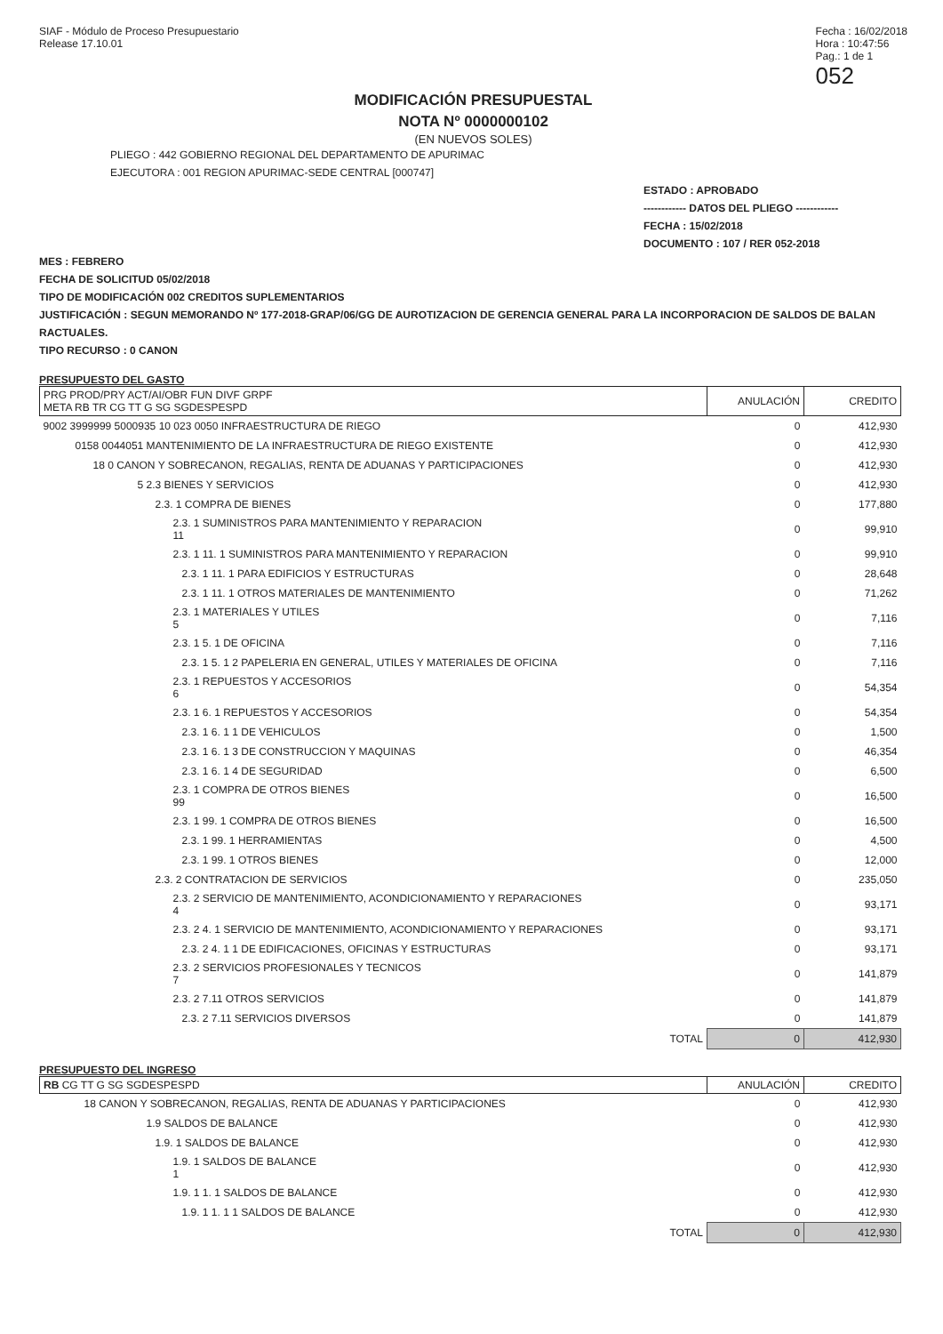SIAF - Módulo de Proceso Presupuestario
Release 17.10.01
Fecha : 16/02/2018
Hora : 10:47:56
Pag.: 1 de 1
052
MODIFICACIÓN PRESUPUESTAL
NOTA Nº 0000000102
(EN NUEVOS SOLES)
PLIEGO : 442 GOBIERNO REGIONAL DEL DEPARTAMENTO DE APURIMAC
EJECUTORA : 001 REGION APURIMAC-SEDE CENTRAL [000747]
ESTADO : APROBADO
------------ DATOS DEL PLIEGO ------------
FECHA : 15/02/2018
DOCUMENTO : 107 / RER 052-2018
MES : FEBRERO
FECHA DE SOLICITUD 05/02/2018
TIPO DE MODIFICACIÓN 002 CREDITOS SUPLEMENTARIOS
JUSTIFICACIÓN : SEGUN MEMORANDO Nº 177-2018-GRAP/06/GG DE AUROTIZACION DE GERENCIA GENERAL PARA LA INCORPORACION DE SALDOS DE BALAN
RACTUALES.
TIPO RECURSO : 0 CANON
PRESUPUESTO DEL GASTO
| PRG PROD/PRY ACT/AI/OBR FUN DIVF GRPF META RB TR CG TT G SG SGDESPESPD | ANULACIÓN | CREDITO |
| --- | --- | --- |
| 9002 3999999 5000935 10 023 0050 INFRAESTRUCTURA DE RIEGO | 0 | 412,930 |
| 0158 0044051 MANTENIMIENTO DE LA INFRAESTRUCTURA DE RIEGO EXISTENTE | 0 | 412,930 |
| 18 0 CANON Y SOBRECANON, REGALIAS, RENTA DE ADUANAS Y PARTICIPACIONES | 0 | 412,930 |
| 5 2.3 BIENES Y SERVICIOS | 0 | 412,930 |
| 2.3. 1 COMPRA DE BIENES | 0 | 177,880 |
| 2.3. 1 SUMINISTROS PARA MANTENIMIENTO Y REPARACION 11 | 0 | 99,910 |
| 2.3. 1 11. 1 SUMINISTROS PARA MANTENIMIENTO Y REPARACION | 0 | 99,910 |
| 2.3. 1 11. 1 PARA EDIFICIOS Y ESTRUCTURAS | 0 | 28,648 |
| 2.3. 1 11. 1 OTROS MATERIALES DE MANTENIMIENTO | 0 | 71,262 |
| 2.3. 1 MATERIALES Y UTILES 5 | 0 | 7,116 |
| 2.3. 1 5. 1 DE OFICINA | 0 | 7,116 |
| 2.3. 1 5. 1 2 PAPELERIA EN GENERAL, UTILES Y MATERIALES DE OFICINA | 0 | 7,116 |
| 2.3. 1 REPUESTOS Y ACCESORIOS 6 | 0 | 54,354 |
| 2.3. 1 6. 1 REPUESTOS Y ACCESORIOS | 0 | 54,354 |
| 2.3. 1 6. 1 1 DE VEHICULOS | 0 | 1,500 |
| 2.3. 1 6. 1 3 DE CONSTRUCCION Y MAQUINAS | 0 | 46,354 |
| 2.3. 1 6. 1 4 DE SEGURIDAD | 0 | 6,500 |
| 2.3. 1 COMPRA DE OTROS BIENES 99 | 0 | 16,500 |
| 2.3. 1 99. 1 COMPRA DE OTROS BIENES | 0 | 16,500 |
| 2.3. 1 99. 1 HERRAMIENTAS | 0 | 4,500 |
| 2.3. 1 99. 1 OTROS BIENES | 0 | 12,000 |
| 2.3. 2 CONTRATACION DE SERVICIOS | 0 | 235,050 |
| 2.3. 2 SERVICIO DE MANTENIMIENTO, ACONDICIONAMIENTO Y REPARACIONES 4 | 0 | 93,171 |
| 2.3. 2 4. 1 SERVICIO DE MANTENIMIENTO, ACONDICIONAMIENTO Y REPARACIONES | 0 | 93,171 |
| 2.3. 2 4. 1 1 DE EDIFICACIONES, OFICINAS Y ESTRUCTURAS | 0 | 93,171 |
| 2.3. 2 SERVICIOS PROFESIONALES Y TECNICOS 7 | 0 | 141,879 |
| 2.3. 2 7.11 OTROS SERVICIOS | 0 | 141,879 |
| 2.3. 2 7.11 SERVICIOS DIVERSOS | 0 | 141,879 |
| TOTAL | 0 | 412,930 |
PRESUPUESTO DEL INGRESO
| RB CG TT G SG SGDESPESPD | ANULACIÓN | CREDITO |
| --- | --- | --- |
| 18 CANON Y SOBRECANON, REGALIAS, RENTA DE ADUANAS Y PARTICIPACIONES | 0 | 412,930 |
| 1.9 SALDOS DE BALANCE | 0 | 412,930 |
| 1.9. 1 SALDOS DE BALANCE | 0 | 412,930 |
| 1.9. 1 SALDOS DE BALANCE 1 | 0 | 412,930 |
| 1.9. 1 1. 1 SALDOS DE BALANCE | 0 | 412,930 |
| 1.9. 1 1. 1 1 SALDOS DE BALANCE | 0 | 412,930 |
| TOTAL | 0 | 412,930 |